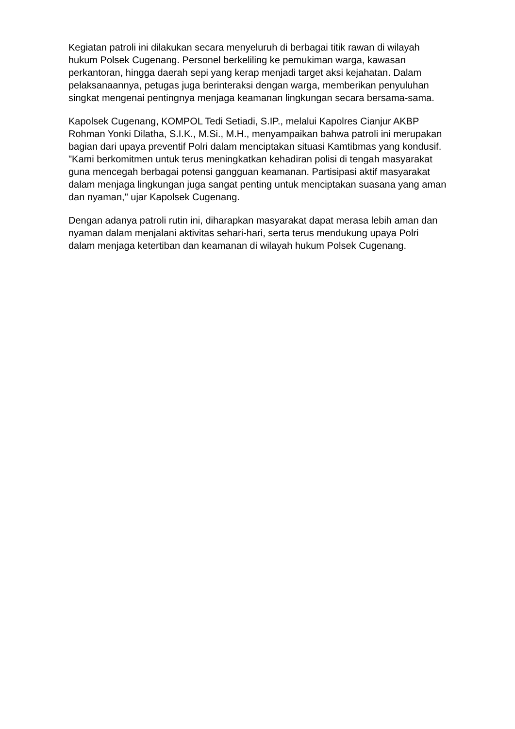Kegiatan patroli ini dilakukan secara menyeluruh di berbagai titik rawan di wilayah hukum Polsek Cugenang. Personel berkeliling ke pemukiman warga, kawasan perkantoran, hingga daerah sepi yang kerap menjadi target aksi kejahatan. Dalam pelaksanaannya, petugas juga berinteraksi dengan warga, memberikan penyuluhan singkat mengenai pentingnya menjaga keamanan lingkungan secara bersama-sama.
Kapolsek Cugenang, KOMPOL Tedi Setiadi, S.IP., melalui Kapolres Cianjur AKBP Rohman Yonki Dilatha, S.I.K., M.Si., M.H., menyampaikan bahwa patroli ini merupakan bagian dari upaya preventif Polri dalam menciptakan situasi Kamtibmas yang kondusif. "Kami berkomitmen untuk terus meningkatkan kehadiran polisi di tengah masyarakat guna mencegah berbagai potensi gangguan keamanan. Partisipasi aktif masyarakat dalam menjaga lingkungan juga sangat penting untuk menciptakan suasana yang aman dan nyaman," ujar Kapolsek Cugenang.
Dengan adanya patroli rutin ini, diharapkan masyarakat dapat merasa lebih aman dan nyaman dalam menjalani aktivitas sehari-hari, serta terus mendukung upaya Polri dalam menjaga ketertiban dan keamanan di wilayah hukum Polsek Cugenang.